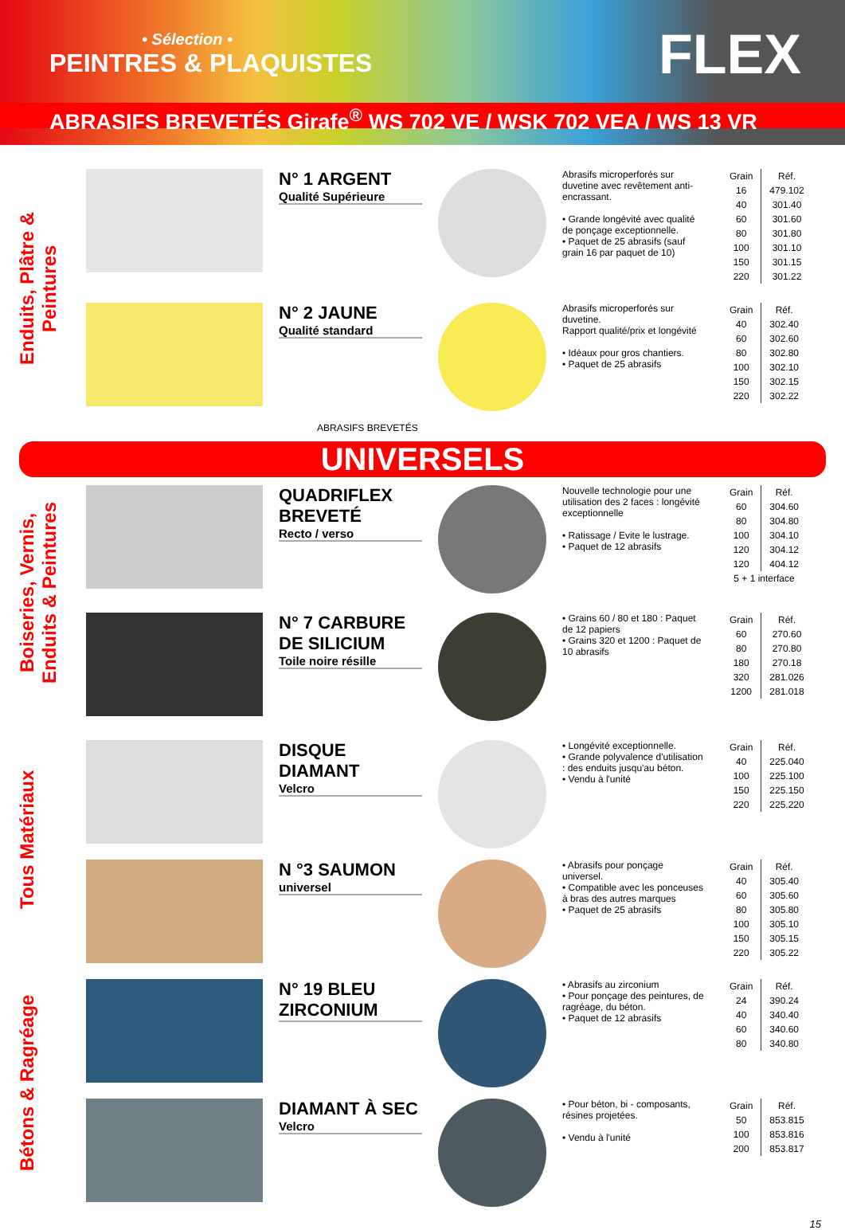• Sélection •
PEINTRES & PLAQUISTES
FLEX
ABRASIFS BREVETÉS Girafe<sup>®</sup> WS 702 VE / WSK 702 VEA / WS 13 VR
Enduits, Plâtre & Peintures
N° 1 ARGENT
Qualité Supérieure
Abrasifs microperforés sur duvetine avec revêtement anti-encrassant.
• Grande longévité avec qualité de ponçage exceptionnelle.
• Paquet de 25 abrasifs (sauf grain 16 par paquet de 10)
| Grain | Réf. |
| --- | --- |
| 16 | 479.102 |
| 40 | 301.40 |
| 60 | 301.60 |
| 80 | 301.80 |
| 100 | 301.10 |
| 150 | 301.15 |
| 220 | 301.22 |
N° 2 JAUNE
Qualité standard
Abrasifs microperforés sur duvetine.
Rapport qualité/prix et longévité
• Idéaux pour gros chantiers.
• Paquet de 25 abrasifs
| Grain | Réf. |
| --- | --- |
| 40 | 302.40 |
| 60 | 302.60 |
| 80 | 302.80 |
| 100 | 302.10 |
| 150 | 302.15 |
| 220 | 302.22 |
ABRASIFS BREVETÉS
UNIVERSELS
Boiseries, Vernis, Enduits & Peintures
QUADRIFLEX BREVETÉ
Recto / verso
Nouvelle technologie pour une utilisation des 2 faces : longévité exceptionnelle
• Ratissage / Evite le lustrage.
• Paquet de 12 abrasifs
| Grain | Réf. |
| --- | --- |
| 60 | 304.60 |
| 80 | 304.80 |
| 100 | 304.10 |
| 120 | 304.12 |
| 120 | 404.12 |
| 5 + 1 interface | |
N° 7 CARBURE DE SILICIUM
Toile noire résille
• Grains 60 / 80 et 180 : Paquet de 12 papiers
• Grains 320 et 1200 : Paquet de 10 abrasifs
| Grain | Réf. |
| --- | --- |
| 60 | 270.60 |
| 80 | 270.80 |
| 180 | 270.18 |
| 320 | 281.026 |
| 1200 | 281.018 |
Tous Matériaux
DISQUE DIAMANT
Velcro
• Longévité exceptionnelle.
• Grande polyvalence d'utilisation : des enduits jusqu'au béton.
• Vendu à l'unité
| Grain | Réf. |
| --- | --- |
| 40 | 225.040 |
| 100 | 225.100 |
| 150 | 225.150 |
| 220 | 225.220 |
N °3 SAUMON
universel
• Abrasifs pour ponçage universel.
• Compatible avec les ponceuses à bras des autres marques
• Paquet de 25 abrasifs
| Grain | Réf. |
| --- | --- |
| 40 | 305.40 |
| 60 | 305.60 |
| 80 | 305.80 |
| 100 | 305.10 |
| 150 | 305.15 |
| 220 | 305.22 |
Bétons & Ragréage
N° 19 BLEU ZIRCONIUM
• Abrasifs au zirconium
• Pour ponçage des peintures, de ragréage, du béton.
• Paquet de 12 abrasifs
| Grain | Réf. |
| --- | --- |
| 24 | 390.24 |
| 40 | 340.40 |
| 60 | 340.60 |
| 80 | 340.80 |
DIAMANT À SEC
Velcro
• Pour béton, bi - composants, résines projetées.
• Vendu à l'unité
| Grain | Réf. |
| --- | --- |
| 50 | 853.815 |
| 100 | 853.816 |
| 200 | 853.817 |
15